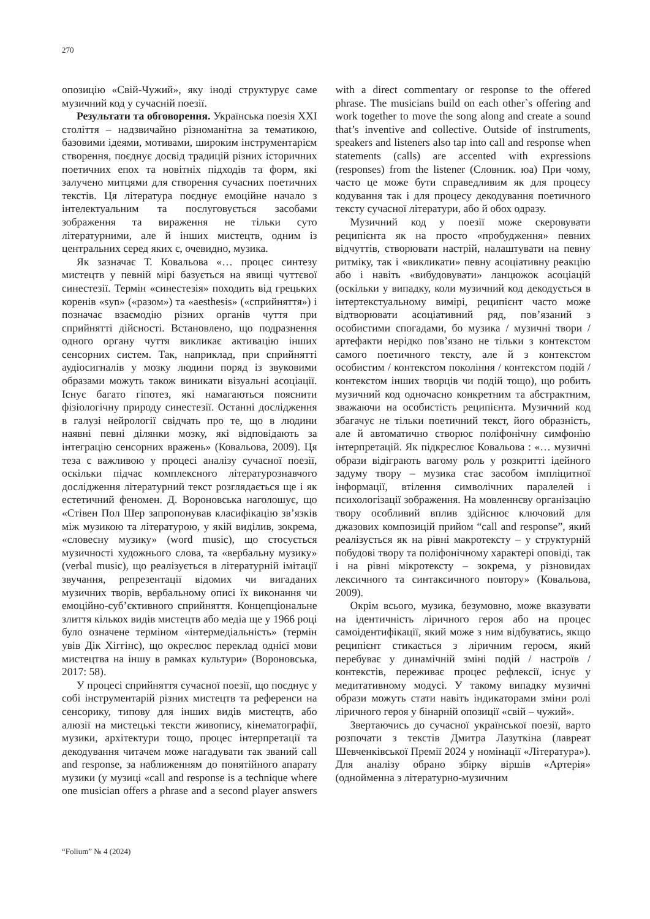270
опозицію «Свій-Чужий», яку іноді структурує саме музичний код у сучасній поезії.
Результати та обговорення. Українська поезія XXI століття – надзвичайно різноманітна за тематикою, базовими ідеями, мотивами, широким інструментарієм створення, поєднує досвід традицій різних історичних поетичних епох та новітніх підходів та форм, які залучено митцями для створення сучасних поетичних текстів. Ця література поєднує емоційне начало з інтелектуальним та послуговується засобами зображення та вираження не тільки суто літературними, але й інших мистецтв, одним із центральних серед яких є, очевидно, музика.
Як зазначає Т. Ковальова «… процес синтезу мистецтв у певній мірі базується на явищі чуттєвої синестезії. Термін «синестезія» походить від грецьких коренів «syn» («разом») та «aesthesis» («сприйняття») і позначає взаємодію різних органів чуття при сприйнятті дійсності. Встановлено, що подразнення одного органу чуття викликає активацію інших сенсорних систем. Так, наприклад, при сприйнятті аудіосигналів у мозку людини поряд із звуковими образами можуть також виникати візуальні асоціації. Існує багато гіпотез, які намагаються пояснити фізіологічну природу синестезії. Останні дослідження в галузі нейрології свідчать про те, що в людини наявні певні ділянки мозку, які відповідають за інтеграцію сенсорних вражень» (Ковальова, 2009). Ця теза є важливою у процесі аналізу сучасної поезії, оскільки підчас комплексного літературознавчого дослідження літературний текст розглядається ще і як естетичний феномен. Д. Вороновська наголошує, що «Стівен Пол Шер запропонував класифікацію зв’язків між музикою та літературою, у якій виділив, зокрема, «словесну музику» (word music), що стосується музичності художнього слова, та «вербальну музику» (verbal music), що реалізується в літературній імітації звучання, репрезентації відомих чи вигаданих музичних творів, вербальному описі їх виконання чи емоційно-суб’єктивного сприйняття. Концепціональне злиття кількох видів мистецтв або медіа ще у 1966 році було означене терміном «інтермедіальність» (термін увів Дік Хіггінс), що окреслює переклад однієї мови мистецтва на іншу в рамках культури» (Вороновська, 2017: 58).
У процесі сприйняття сучасної поезії, що поєднує у собі інструментарій різних мистецтв та референси на сенсорику, типову для інших видів мистецтв, або алюзії на мистецькі тексти живопису, кінематографії, музики, архітектури тощо, процес інтерпретації та декодування читачем може нагадувати так званий call and response, за наближенням до понятійного апарату музики (у музиці «call and response is a technique where one musician offers a phrase and a second player answers with a direct commentary or response to the offered phrase. The musicians build on each other`s offering and work together to move the song along and create a sound that’s inventive and collective. Outside of instruments, speakers and listeners also tap into call and response when statements (calls) are accented with expressions (responses) from the listener (Словник. юа) При чому, часто це може бути справедливим як для процесу кодування так і для процесу декодування поетичного тексту сучасної літератури, або й обох одразу.
Музичний код у поезії може скеровувати реципієнта як на просто «пробудження» певних відчуттів, створювати настрій, налаштувати на певну ритміку, так і «викликати» певну асоціативну реакцію або і навіть «вибудовувати» ланцюжок асоціацій (оскільки у випадку, коли музичний код декодується в інтертекстуальному вимірі, реципієнт часто може відтворювати асоціативний ряд, пов’язаний з особистими спогадами, бо музика / музичні твори /артефакти нерідко пов’язано не тільки з контекстом самого поетичного тексту, але й з контекстом особистим / контекстом покоління / контекстом подій / контекстом інших творців чи подій тощо), що робить музичний код одночасно конкретним та абстрактним, зважаючи на особистість реципієнта. Музичний код збагачує не тільки поетичний текст, його образність, але й автоматично створює поліфонічну симфонію інтерпретацій. Як підкреслює Ковальова : «… музичні образи відіграють вагому роль у розкритті ідейного задуму твору – музика стає засобом імпліцитної інформації, втілення символічних паралелей і психологізації зображення. На мовленнєву організацію твору особливий вплив здійснює ключовий для джазових композицій прийом “call and response”, який реалізується як на рівні макротексту – у структурній побудові твору та поліфонічному характері оповіді, так і на рівні мікротексту – зокрема, у різновидах лексичного та синтаксичного повтору» (Ковальова, 2009).
Окрім всього, музика, безумовно, може вказувати на ідентичність ліричного героя або на процес самоідентифікації, який може з ним відбуватись, якщо реципієнт стикається з ліричним героєм, який перебуває у динамічній зміні подій / настроїв / контекстів, переживає процес рефлексії, існує у медитативному модусі. У такому випадку музичні образи можуть стати навіть індикаторами зміни ролі ліричного героя у бінарній опозиції «свій – чужий».
Звертаючись до сучасної української поезії, варто розпочати з текстів Дмитра Лазуткіна (лавреат Шевченківської Премії 2024 у номінації «Література»). Для аналізу обрано збірку віршів «Артерія» (однойменна з літературно-музичним
“Folium” № 4 (2024)